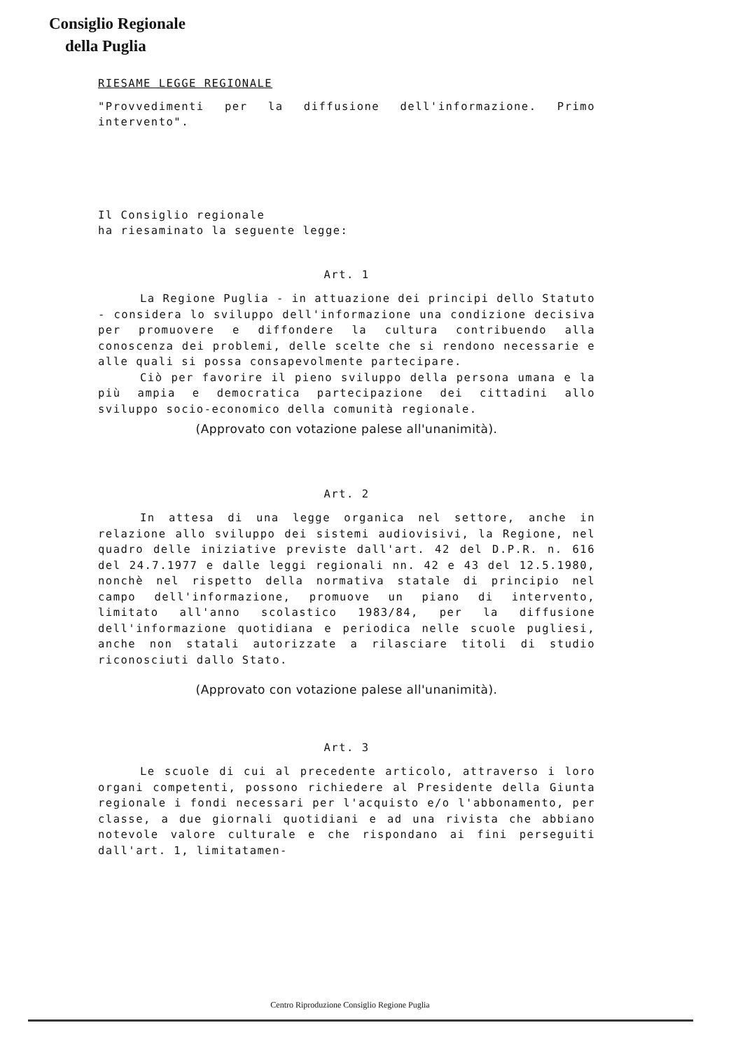Consiglio Regionale
della Puglia
RIESAME LEGGE REGIONALE
"Provvedimenti per la diffusione dell'informazione. Primo intervento".
Il Consiglio regionale
ha riesaminato la seguente legge:
Art. 1
La Regione Puglia - in attuazione dei principi dello Statuto - considera lo sviluppo dell'informazione una condizione decisiva per promuovere e diffondere la cultura contribuendo alla conoscenza dei problemi, delle scelte che si rendono necessarie e alle quali si possa consapevolmente partecipare.
Ciò per favorire il pieno sviluppo della persona umana e la più ampia e democratica partecipazione dei cittadini allo sviluppo socio-economico della comunità regionale.
(Approvato con votazione palese all'unanimità).
Art. 2
In attesa di una legge organica nel settore, anche in relazione allo sviluppo dei sistemi audiovisivi, la Regione, nel quadro delle iniziative previste dall'art. 42 del D.P.R. n. 616 del 24.7.1977 e dalle leggi regionali nn. 42 e 43 del 12.5.1980, nonchè nel rispetto della normativa statale di principio nel campo dell'informazione, promuove un piano di intervento, limitato all'anno scolastico 1983/84, per la diffusione dell'informazione quotidiana e periodica nelle scuole pugliesi, anche non statali autorizzate a rilasciare titoli di studio riconosciuti dallo Stato.
(Approvato con votazione palese all'unanimità).
Art. 3
Le scuole di cui al precedente articolo, attraverso i loro organi competenti, possono richiedere al Presidente della Giunta regionale i fondi necessari per l'acquisto e/o l'abbonamento, per classe, a due giornali quotidiani e ad una rivista che abbiano notevole valore culturale e che rispondano ai fini perseguiti dall'art. 1, limitatamen-
Centro Riproduzione Consiglio Regione Puglia